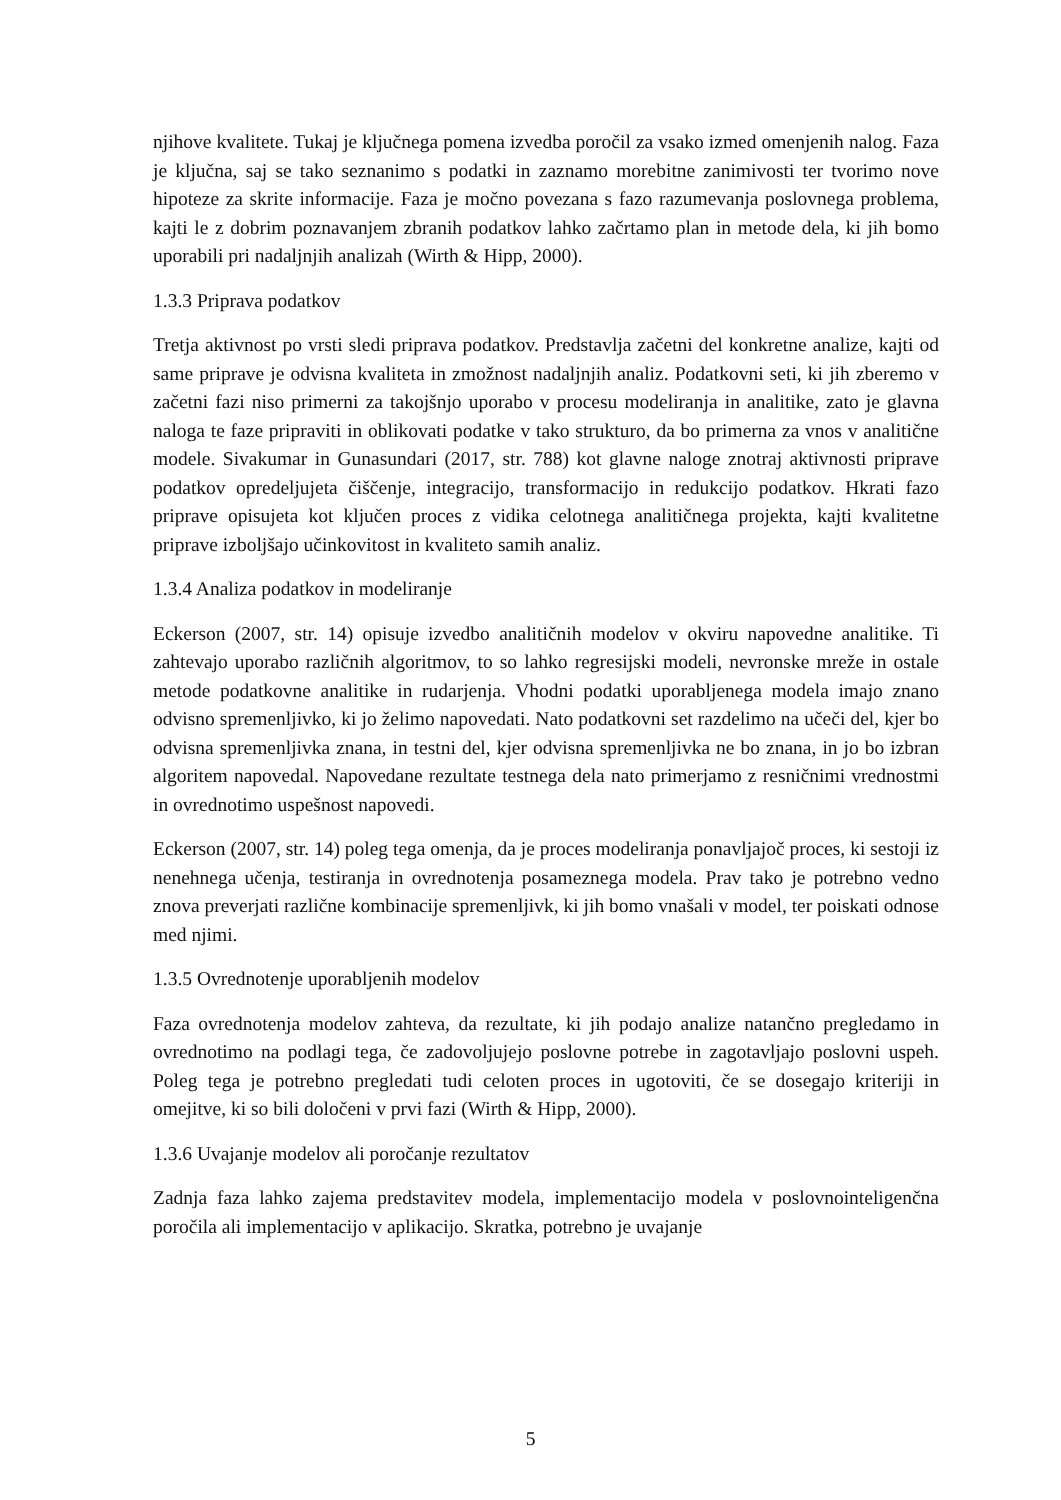njihove kvalitete. Tukaj je ključnega pomena izvedba poročil za vsako izmed omenjenih nalog. Faza je ključna, saj se tako seznanimo s podatki in zaznamo morebitne zanimivosti ter tvorimo nove hipoteze za skrite informacije. Faza je močno povezana s fazo razumevanja poslovnega problema, kajti le z dobrim poznavanjem zbranih podatkov lahko začrtamo plan in metode dela, ki jih bomo uporabili pri nadaljnjih analizah (Wirth & Hipp, 2000).
1.3.3 Priprava podatkov
Tretja aktivnost po vrsti sledi priprava podatkov. Predstavlja začetni del konkretne analize, kajti od same priprave je odvisna kvaliteta in zmožnost nadaljnjih analiz. Podatkovni seti, ki jih zberemo v začetni fazi niso primerni za takojšnjo uporabo v procesu modeliranja in analitike, zato je glavna naloga te faze pripraviti in oblikovati podatke v tako strukturo, da bo primerna za vnos v analitične modele. Sivakumar in Gunasundari (2017, str. 788) kot glavne naloge znotraj aktivnosti priprave podatkov opredeljujeta čiščenje, integracijo, transformacijo in redukcijo podatkov. Hkrati fazo priprave opisujeta kot ključen proces z vidika celotnega analitičnega projekta, kajti kvalitetne priprave izboljšajo učinkovitost in kvaliteto samih analiz.
1.3.4 Analiza podatkov in modeliranje
Eckerson (2007, str. 14) opisuje izvedbo analitičnih modelov v okviru napovedne analitike. Ti zahtevajo uporabo različnih algoritmov, to so lahko regresijski modeli, nevronske mreže in ostale metode podatkovne analitike in rudarjenja. Vhodni podatki uporabljenega modela imajo znano odvisno spremenljivko, ki jo želimo napovedati. Nato podatkovni set razdelimo na učeči del, kjer bo odvisna spremenljivka znana, in testni del, kjer odvisna spremenljivka ne bo znana, in jo bo izbran algoritem napovedal. Napovedane rezultate testnega dela nato primerjamo z resničnimi vrednostmi in ovrednotimo uspešnost napovedi.
Eckerson (2007, str. 14) poleg tega omenja, da je proces modeliranja ponavljajoč proces, ki sestoji iz nenehnega učenja, testiranja in ovrednotenja posameznega modela. Prav tako je potrebno vedno znova preverjati različne kombinacije spremenljivk, ki jih bomo vnašali v model, ter poiskati odnose med njimi.
1.3.5 Ovrednotenje uporabljenih modelov
Faza ovrednotenja modelov zahteva, da rezultate, ki jih podajo analize natančno pregledamo in ovrednotimo na podlagi tega, če zadovoljujejo poslovne potrebe in zagotavljajo poslovni uspeh. Poleg tega je potrebno pregledati tudi celoten proces in ugotoviti, če se dosegajo kriteriji in omejitve, ki so bili določeni v prvi fazi (Wirth & Hipp, 2000).
1.3.6 Uvajanje modelov ali poročanje rezultatov
Zadnja faza lahko zajema predstavitev modela, implementacijo modela v poslovnointeligenčna poročila ali implementacijo v aplikacijo. Skratka, potrebno je uvajanje
5